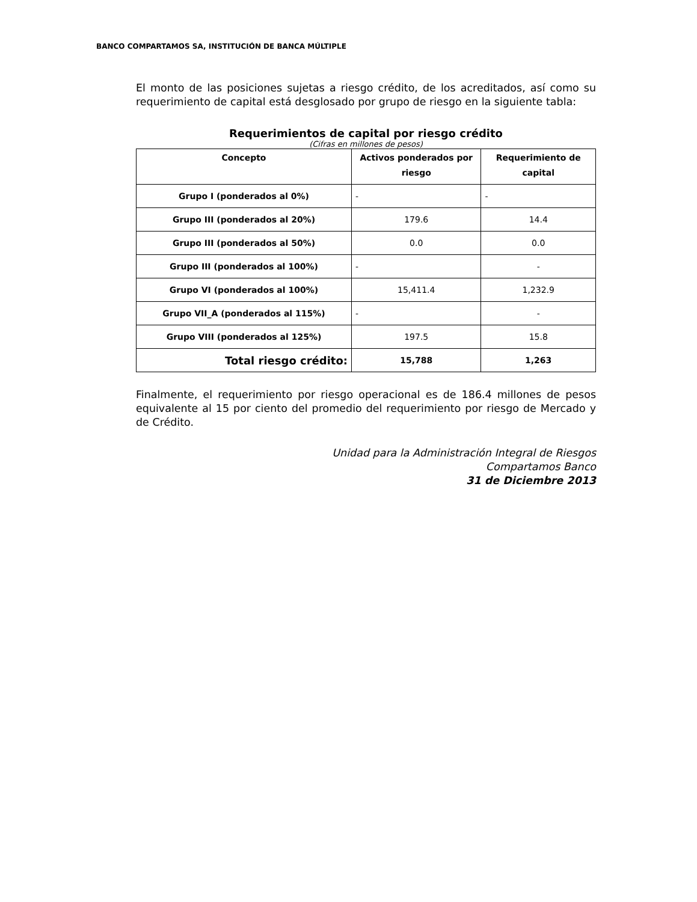BANCO COMPARTAMOS SA, INSTITUCIÓN DE BANCA MÚLTIPLE
El monto de las posiciones sujetas a riesgo crédito, de los acreditados, así como su requerimiento de capital está desglosado por grupo de riesgo en la siguiente tabla:
Requerimientos de capital por riesgo crédito
(Cifras en millones de pesos)
| Concepto | Activos ponderados por riesgo | Requerimiento de capital |
| --- | --- | --- |
| Grupo I (ponderados al 0%) | - | - |
| Grupo III (ponderados al 20%) | 179.6 | 14.4 |
| Grupo III (ponderados al 50%) | 0.0 | 0.0 |
| Grupo III (ponderados al 100%) | - | - |
| Grupo VI (ponderados al 100%) | 15,411.4 | 1,232.9 |
| Grupo VII_A (ponderados al 115%) | - | - |
| Grupo VIII (ponderados al 125%) | 197.5 | 15.8 |
| Total riesgo crédito: | 15,788 | 1,263 |
Finalmente, el requerimiento por riesgo operacional es de 186.4 millones de pesos equivalente al 15 por ciento del promedio del requerimiento por riesgo de Mercado y de Crédito.
Unidad para la Administración Integral de Riesgos
Compartamos Banco
31 de Diciembre 2013